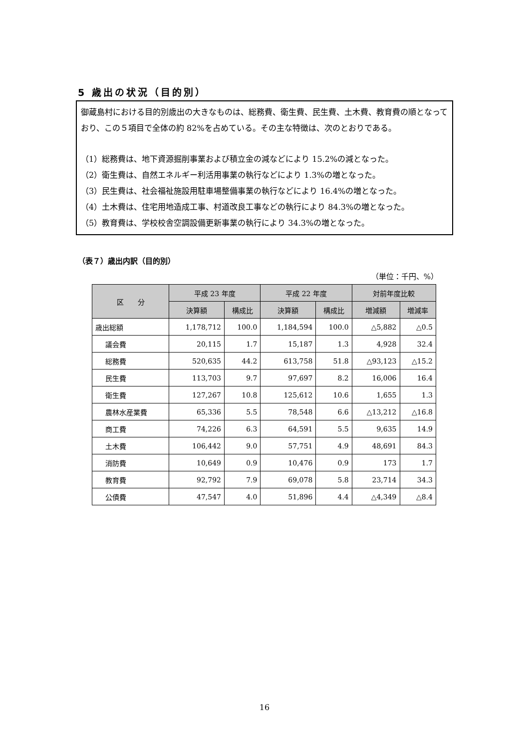5 歳出の状況（目的別）
御蔵島村における目的別歳出の大きなものは、総務費、衛生費、民生費、土木費、教育費の順となっており、この５項目で全体の約 82%を占めている。その主な特徴は、次のとおりである。
（1）総務費は、地下資源掘削事業および積立金の減などにより 15.2%の減となった。
（2）衛生費は、自然エネルギー利活用事業の執行などにより 1.3%の増となった。
（3）民生費は、社会福祉施設用駐車場整備事業の執行などにより 16.4%の増となった。
（4）土木費は、住宅用地造成工事、村道改良工事などの執行により 84.3%の増となった。
（5）教育費は、学校校舎空調設備更新事業の執行により 34.3%の増となった。
（表７）歳出内訳（目的別）
（単位：千円、%）
| 区 分 | 平成 23 年度 | | 平成 22 年度 | | 対前年度比較 | |
| --- | --- | --- | --- | --- | --- | --- |
| | 決算額 | 構成比 | 決算額 | 構成比 | 増減額 | 増減率 |
| 歳出総額 | 1,178,712 | 100.0 | 1,184,594 | 100.0 | △5,882 | △0.5 |
| 議会費 | 20,115 | 1.7 | 15,187 | 1.3 | 4,928 | 32.4 |
| 総務費 | 520,635 | 44.2 | 613,758 | 51.8 | △93,123 | △15.2 |
| 民生費 | 113,703 | 9.7 | 97,697 | 8.2 | 16,006 | 16.4 |
| 衛生費 | 127,267 | 10.8 | 125,612 | 10.6 | 1,655 | 1.3 |
| 農林水産業費 | 65,336 | 5.5 | 78,548 | 6.6 | △13,212 | △16.8 |
| 商工費 | 74,226 | 6.3 | 64,591 | 5.5 | 9,635 | 14.9 |
| 土木費 | 106,442 | 9.0 | 57,751 | 4.9 | 48,691 | 84.3 |
| 消防費 | 10,649 | 0.9 | 10,476 | 0.9 | 173 | 1.7 |
| 教育費 | 92,792 | 7.9 | 69,078 | 5.8 | 23,714 | 34.3 |
| 公債費 | 47,547 | 4.0 | 51,896 | 4.4 | △4,349 | △8.4 |
16